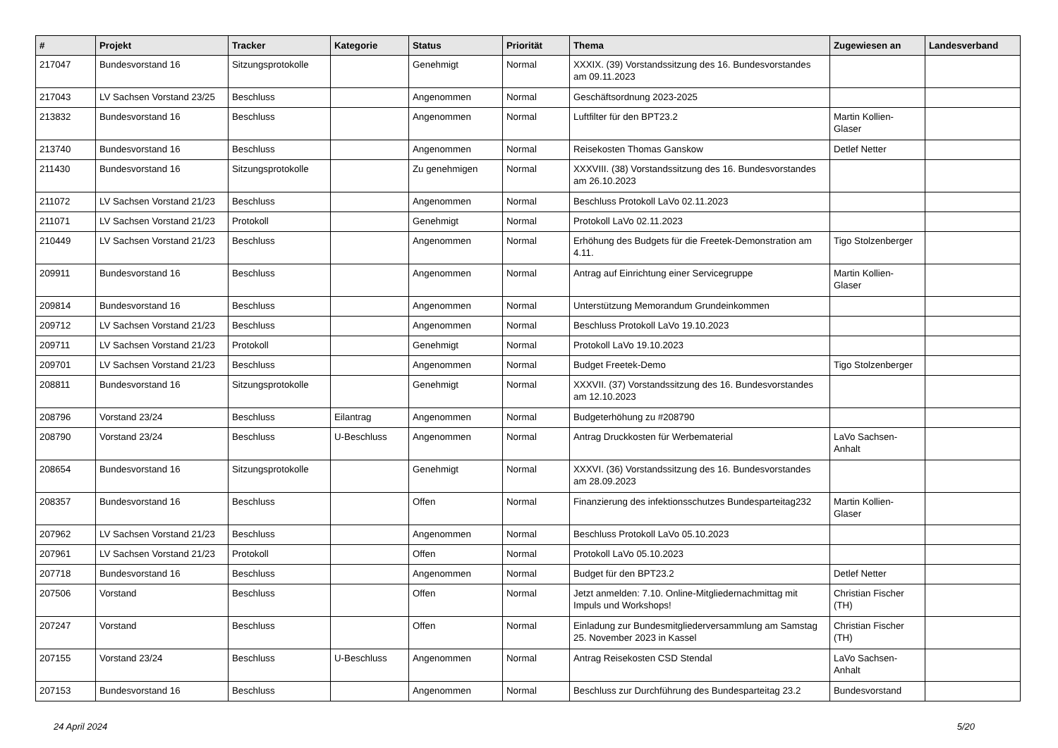| # | Projekt | Tracker | Kategorie | Status | Priorität | Thema | Zugewiesen an | Landesverband |
| --- | --- | --- | --- | --- | --- | --- | --- | --- |
| 217047 | Bundesvorstand 16 | Sitzungsprotokolle | | Genehmigt | Normal | XXXIX. (39) Vorstandssitzung des 16. Bundesvorstandes am 09.11.2023 | | |
| 217043 | LV Sachsen Vorstand 23/25 | Beschluss | | Angenommen | Normal | Geschäftsordnung 2023-2025 | | |
| 213832 | Bundesvorstand 16 | Beschluss | | Angenommen | Normal | Luftfilter für den BPT23.2 | Martin Kollien-Glaser | |
| 213740 | Bundesvorstand 16 | Beschluss | | Angenommen | Normal | Reisekosten Thomas Ganskow | Detlef Netter | |
| 211430 | Bundesvorstand 16 | Sitzungsprotokolle | | Zu genehmigen | Normal | XXXVIII. (38) Vorstandssitzung des 16. Bundesvorstandes am 26.10.2023 | | |
| 211072 | LV Sachsen Vorstand 21/23 | Beschluss | | Angenommen | Normal | Beschluss Protokoll LaVo 02.11.2023 | | |
| 211071 | LV Sachsen Vorstand 21/23 | Protokoll | | Genehmigt | Normal | Protokoll LaVo 02.11.2023 | | |
| 210449 | LV Sachsen Vorstand 21/23 | Beschluss | | Angenommen | Normal | Erhöhung des Budgets für die Freetek-Demonstration am 4.11. | Tigo Stolzenberger | |
| 209911 | Bundesvorstand 16 | Beschluss | | Angenommen | Normal | Antrag auf Einrichtung einer Servicegruppe | Martin Kollien-Glaser | |
| 209814 | Bundesvorstand 16 | Beschluss | | Angenommen | Normal | Unterstützung Memorandum Grundeinkommen | | |
| 209712 | LV Sachsen Vorstand 21/23 | Beschluss | | Angenommen | Normal | Beschluss Protokoll LaVo 19.10.2023 | | |
| 209711 | LV Sachsen Vorstand 21/23 | Protokoll | | Genehmigt | Normal | Protokoll LaVo 19.10.2023 | | |
| 209701 | LV Sachsen Vorstand 21/23 | Beschluss | | Angenommen | Normal | Budget Freetek-Demo | Tigo Stolzenberger | |
| 208811 | Bundesvorstand 16 | Sitzungsprotokolle | | Genehmigt | Normal | XXXVII. (37) Vorstandssitzung des 16. Bundesvorstandes am 12.10.2023 | | |
| 208796 | Vorstand 23/24 | Beschluss | Eilantrag | Angenommen | Normal | Budgeterhöhung zu #208790 | | |
| 208790 | Vorstand 23/24 | Beschluss | U-Beschluss | Angenommen | Normal | Antrag Druckkosten für Werbematerial | LaVo Sachsen-Anhalt | |
| 208654 | Bundesvorstand 16 | Sitzungsprotokolle | | Genehmigt | Normal | XXXVI. (36) Vorstandssitzung des 16. Bundesvorstandes am 28.09.2023 | | |
| 208357 | Bundesvorstand 16 | Beschluss | | Offen | Normal | Finanzierung des infektionsschutzes Bundesparteitag232 | Martin Kollien-Glaser | |
| 207962 | LV Sachsen Vorstand 21/23 | Beschluss | | Angenommen | Normal | Beschluss Protokoll LaVo 05.10.2023 | | |
| 207961 | LV Sachsen Vorstand 21/23 | Protokoll | | Offen | Normal | Protokoll LaVo 05.10.2023 | | |
| 207718 | Bundesvorstand 16 | Beschluss | | Angenommen | Normal | Budget für den BPT23.2 | Detlef Netter | |
| 207506 | Vorstand | Beschluss | | Offen | Normal | Jetzt anmelden: 7.10. Online-Mitgliedernachmittag mit Impuls und Workshops! | Christian Fischer (TH) | |
| 207247 | Vorstand | Beschluss | | Offen | Normal | Einladung zur Bundesmitgliederversammlung am Samstag 25. November 2023 in Kassel | Christian Fischer (TH) | |
| 207155 | Vorstand 23/24 | Beschluss | U-Beschluss | Angenommen | Normal | Antrag Reisekosten CSD Stendal | LaVo Sachsen-Anhalt | |
| 207153 | Bundesvorstand 16 | Beschluss | | Angenommen | Normal | Beschluss zur Durchführung des Bundesparteitag 23.2 | Bundesvorstand | |
24 April 2024 5/20